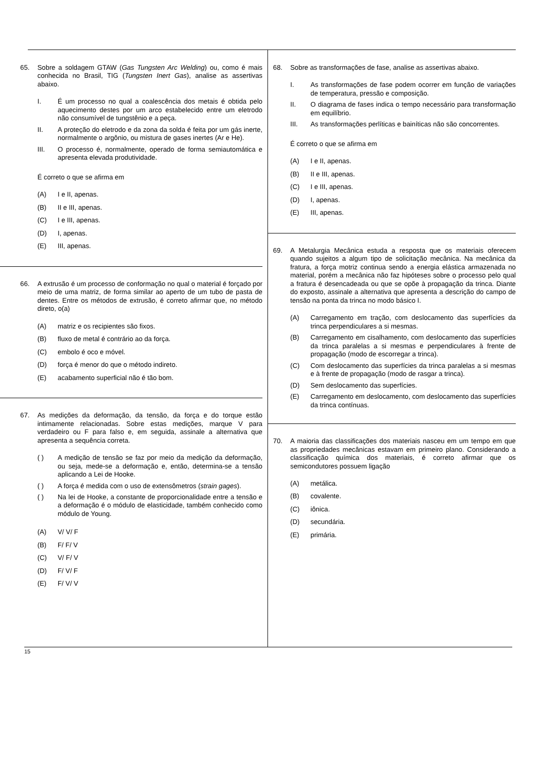65. Sobre a soldagem GTAW (Gas Tungsten Arc Welding) ou, como é mais conhecida no Brasil, TIG (Tungsten Inert Gas), analise as assertivas abaixo.
I. É um processo no qual a coalescência dos metais é obtida pelo aquecimento destes por um arco estabelecido entre um eletrodo não consumível de tungstênio e a peça.
II. A proteção do eletrodo e da zona da solda é feita por um gás inerte, normalmente o argônio, ou mistura de gases inertes (Ar e He).
III. O processo é, normalmente, operado de forma semiautomática e apresenta elevada produtividade.
É correto o que se afirma em
(A) I e II, apenas.
(B) II e III, apenas.
(C) I e III, apenas.
(D) I, apenas.
(E) III, apenas.
66. A extrusão é um processo de conformação no qual o material é forçado por meio de uma matriz, de forma similar ao aperto de um tubo de pasta de dentes. Entre os métodos de extrusão, é correto afirmar que, no método direto, o(a)
(A) matriz e os recipientes são fixos.
(B) fluxo de metal é contrário ao da força.
(C) embolo é oco e móvel.
(D) força é menor do que o método indireto.
(E) acabamento superficial não é tão bom.
67. As medições da deformação, da tensão, da força e do torque estão intimamente relacionadas. Sobre estas medições, marque V para verdadeiro ou F para falso e, em seguida, assinale a alternativa que apresenta a sequência correta.
( ) A medição de tensão se faz por meio da medição da deformação, ou seja, mede-se a deformação e, então, determina-se a tensão aplicando a Lei de Hooke.
( ) A força é medida com o uso de extensômetros (strain gages).
( ) Na lei de Hooke, a constante de proporcionalidade entre a tensão e a deformação é o módulo de elasticidade, também conhecido como módulo de Young.
(A) V/ V/ F
(B) F/ F/ V
(C) V/ F/ V
(D) F/ V/ F
(E) F/ V/ V
68. Sobre as transformações de fase, analise as assertivas abaixo.
I. As transformações de fase podem ocorrer em função de variações de temperatura, pressão e composição.
II. O diagrama de fases indica o tempo necessário para transformação em equilíbrio.
III. As transformações perlíticas e bainíticas não são concorrentes.
É correto o que se afirma em
(A) I e II, apenas.
(B) II e III, apenas.
(C) I e III, apenas.
(D) I, apenas.
(E) III, apenas.
69. A Metalurgia Mecânica estuda a resposta que os materiais oferecem quando sujeitos a algum tipo de solicitação mecânica. Na mecânica da fratura, a força motriz continua sendo a energia elástica armazenada no material, porém a mecânica não faz hipóteses sobre o processo pelo qual a fratura é desencadeada ou que se opõe à propagação da trinca. Diante do exposto, assinale a alternativa que apresenta a descrição do campo de tensão na ponta da trinca no modo básico I.
(A) Carregamento em tração, com deslocamento das superfícies da trinca perpendiculares a si mesmas.
(B) Carregamento em cisalhamento, com deslocamento das superfícies da trinca paralelas a si mesmas e perpendiculares à frente de propagação (modo de escorregar a trinca).
(C) Com deslocamento das superfícies da trinca paralelas a si mesmas e à frente de propagação (modo de rasgar a trinca).
(D) Sem deslocamento das superfícies.
(E) Carregamento em deslocamento, com deslocamento das superfícies da trinca contínuas.
70. A maioria das classificações dos materiais nasceu em um tempo em que as propriedades mecânicas estavam em primeiro plano. Considerando a classificação química dos materiais, é correto afirmar que os semicondutores possuem ligação
(A) metálica.
(B) covalente.
(C) iônica.
(D) secundária.
(E) primária.
15